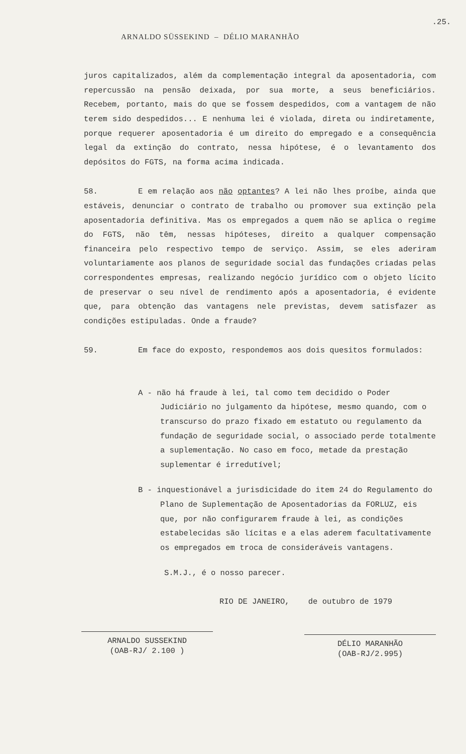.25.
ARNALDO SÜSSEKIND – DÉLIO MARANHÃO
juros capitalizados, além da complementação integral da aposentadoria, com repercussão na pensão deixada, por sua morte, a seus beneficiários. Recebem, portanto, mais do que se fossem despedidos, com a vantagem de não terem sido despedidos... E nenhuma lei é violada, direta ou indiretamente, porque requerer aposentadoria é um direito do empregado e a consequência legal da extinção do contrato, nessa hipótese, é o levantamento dos depósitos do FGTS, na forma acima indicada.
58. E em relação aos não optantes? A lei não lhes proíbe, ainda que estáveis, denunciar o contrato de trabalho ou promover sua extinção pela aposentadoria definitiva. Mas os empregados a quem não se aplica o regime do FGTS, não têm, nessas hipóteses, direito a qualquer compensação financeira pelo respectivo tempo de serviço. Assim, se eles aderiram voluntariamente aos planos de seguridade social das fundações criadas pelas correspondentes empresas, realizando negócio jurídico com o objeto lícito de preservar o seu nível de rendimento após a aposentadoria, é evidente que, para obtenção das vantagens nele previstas, devem satisfazer as condições estipuladas. Onde a fraude?
59. Em face do exposto, respondemos aos dois quesitos formulados:
A - não há fraude à lei, tal como tem decidido o Poder Judiciário no julgamento da hipótese, mesmo quando, com o transcurso do prazo fixado em estatuto ou regulamento da fundação de seguridade social, o associado perde totalmente a suplementação. No caso em foco, metade da prestação suplementar é irredutível;
B - inquestionável a jurisdicidade do item 24 do Regulamento do Plano de Suplementação de Aposentadorias da FORLUZ, eis que, por não configurarem fraude à lei, as condições estabelecidas são lícitas e a elas aderem facultativamente os empregados em troca de consideráveis vantagens.
S.M.J., é o nosso parecer.
RIO DE JANEIRO, de outubro de 1979
ARNALDO SUSSEKIND
(OAB-RJ/ 2.100 )
DÉLIO MARANHÃO
(OAB-RJ/2.995)